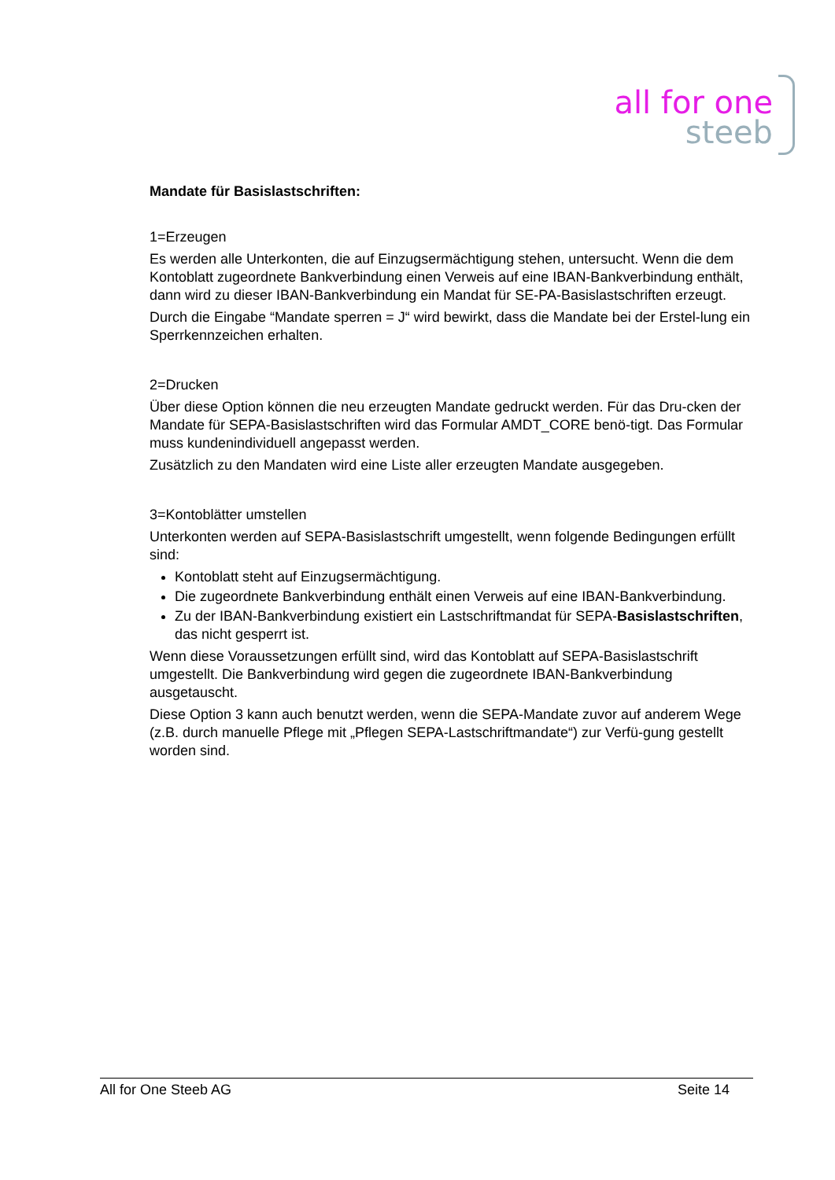all for one
steeb
Mandate für Basislastschriften:
1=Erzeugen
Es werden alle Unterkonten, die auf Einzugsermächtigung stehen, untersucht. Wenn die dem Kontoblatt zugeordnete Bankverbindung einen Verweis auf eine IBAN-Bankverbindung enthält, dann wird zu dieser IBAN-Bankverbindung ein Mandat für SE-PA-Basislastschriften erzeugt.
Durch die Eingabe “Mandate sperren = J“ wird bewirkt, dass die Mandate bei der Erstel-lung ein Sperrkennzeichen erhalten.
2=Drucken
Über diese Option können die neu erzeugten Mandate gedruckt werden. Für das Dru-cken der Mandate für SEPA-Basislastschriften wird das Formular AMDT_CORE benö-tigt. Das Formular muss kundenindividuell angepasst werden.
Zusätzlich zu den Mandaten wird eine Liste aller erzeugten Mandate ausgegeben.
3=Kontoblätter umstellen
Unterkonten werden auf SEPA-Basislastschrift umgestellt, wenn folgende Bedingungen erfüllt sind:
Kontoblatt steht auf Einzugsermächtigung.
Die zugeordnete Bankverbindung enthält einen Verweis auf eine IBAN-Bankverbindung.
Zu der IBAN-Bankverbindung existiert ein Lastschriftmandat für SEPA-Basislastschriften, das nicht gesperrt ist.
Wenn diese Voraussetzungen erfüllt sind, wird das Kontoblatt auf SEPA-Basislastschrift umgestellt. Die Bankverbindung wird gegen die zugeordnete IBAN-Bankverbindung ausgetauscht.
Diese Option 3 kann auch benutzt werden, wenn die SEPA-Mandate zuvor auf anderem Wege (z.B. durch manuelle Pflege mit „Pflegen SEPA-Lastschriftmandate“) zur Verfü-gung gestellt worden sind.
All for One Steeb AG Seite 14